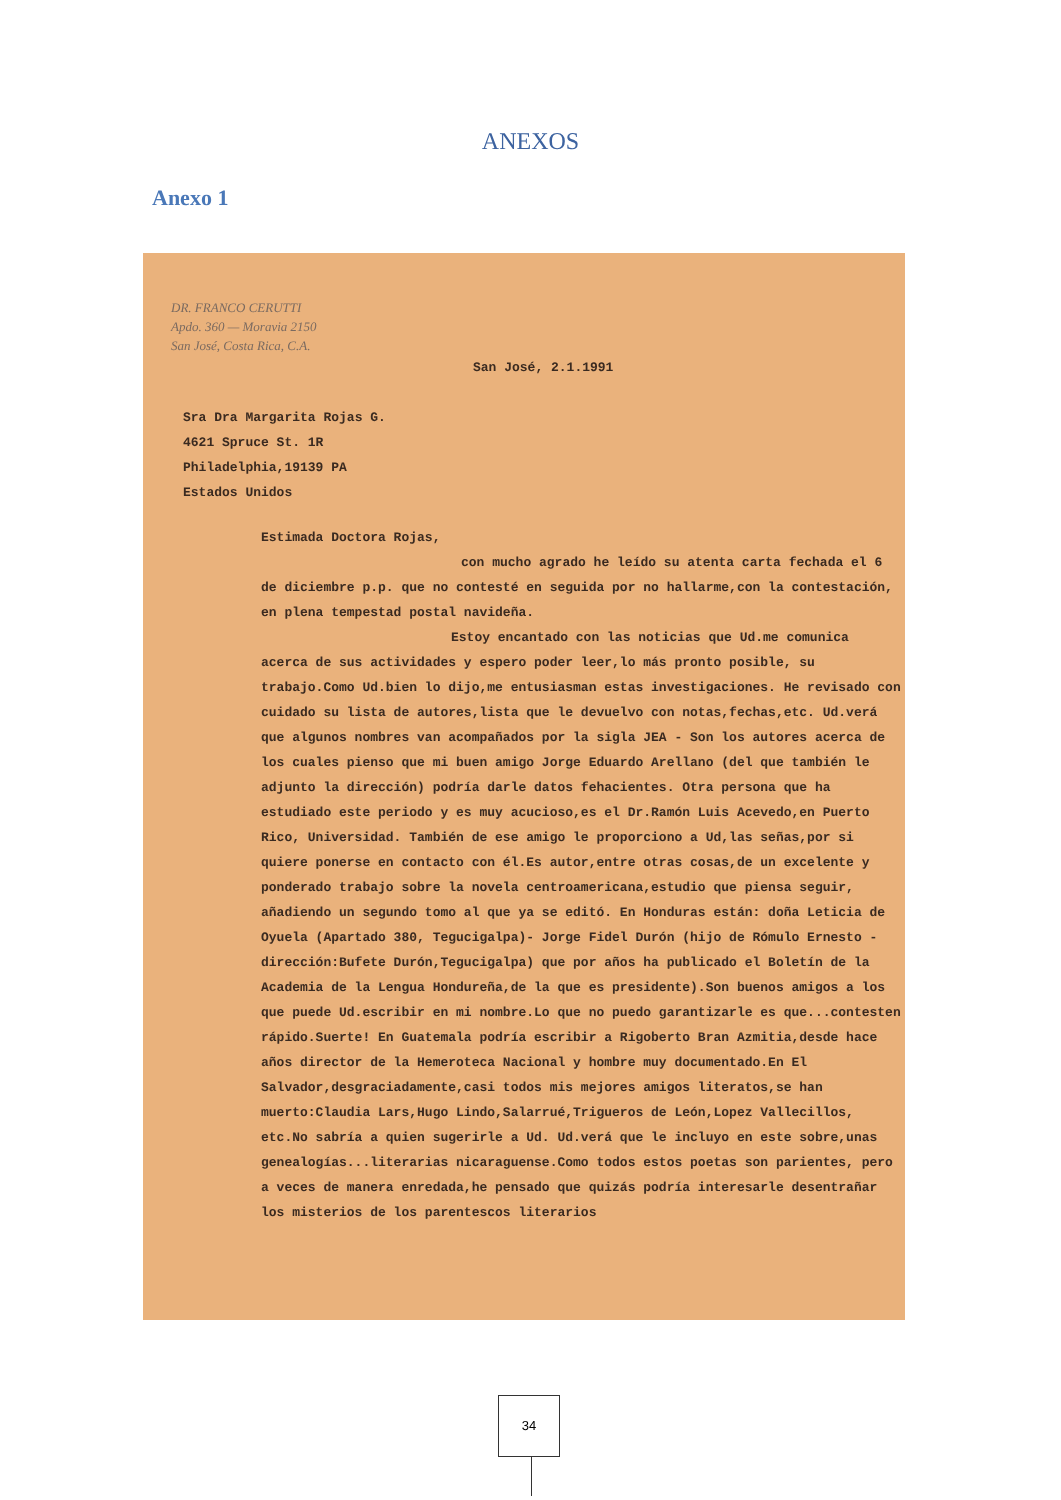ANEXOS
Anexo 1
DR. FRANCO CERUTTI
Apdo. 360 — Moravia 2150
San José, Costa Rica, C.A.
San José, 2.1.1991
Sra Dra Margarita Rojas G.
4621 Spruce St. 1R
Philadelphia,19139 PA
Estados Unidos
Estimada Doctora Rojas,
con mucho agrado he leído su atenta carta fechada el 6 de diciembre p.p. que no contesté en seguida por no hallarme,con la contestación, en plena tempestad postal navideña.
Estoy encantado con las noticias que Ud.me comunica acerca de sus actividades y espero poder leer,lo más pronto posible, su trabajo.Como Ud.bien lo dijo,me entusiasman estas investigaciones. He revisado con cuidado su lista de autores,lista que le devuelvo con notas,fechas,etc. Ud.verá que algunos nombres van acompañados por la sigla JEA - Son los autores acerca de los cuales pienso que mi buen amigo Jorge Eduardo Arellano (del que también le adjunto la dirección) podría darle datos fehacientes. Otra persona que ha estudiado este periodo y es muy acucioso,es el Dr.Ramón Luis Acevedo,en Puerto Rico, Universidad. También de ese amigo le proporciono a Ud,las señas,por si quiere ponerse en contacto con él.Es autor,entre otras cosas,de un excelente y ponderado trabajo sobre la novela centroamericana,estudio que piensa seguir, añadiendo un segundo tomo al que ya se editó. En Honduras están: doña Leticia de Oyuela (Apartado 380, Tegucigalpa)- Jorge Fidel Durón (hijo de Rómulo Ernesto - dirección:Bufete Durón,Tegucigalpa) que por años ha publicado el Boletín de la Academia de la Lengua Hondureña,de la que es presidente).Son buenos amigos a los que puede Ud.escribir en mi nombre.Lo que no puedo garantizarle es que...contesten rápido.Suerte! En Guatemala podría escribir a Rigoberto Bran Azmitia,desde hace años director de la Hemeroteca Nacional y hombre muy documentado.En El Salvador,desgraciadamente,casi todos mis mejores amigos literatos,se han muerto:Claudia Lars,Hugo Lindo,Salarrué,Trigueros de León,Lopez Vallecillos, etc.No sabría a quien sugerirle a Ud. Ud.verá que le incluyo en este sobre,unas genealogías...literarias nicaraguense.Como todos estos poetas son parientes, pero a veces de manera enredada,he pensado que quizás podría interesarle desentrañar los misterios de los parentescos literarios
34